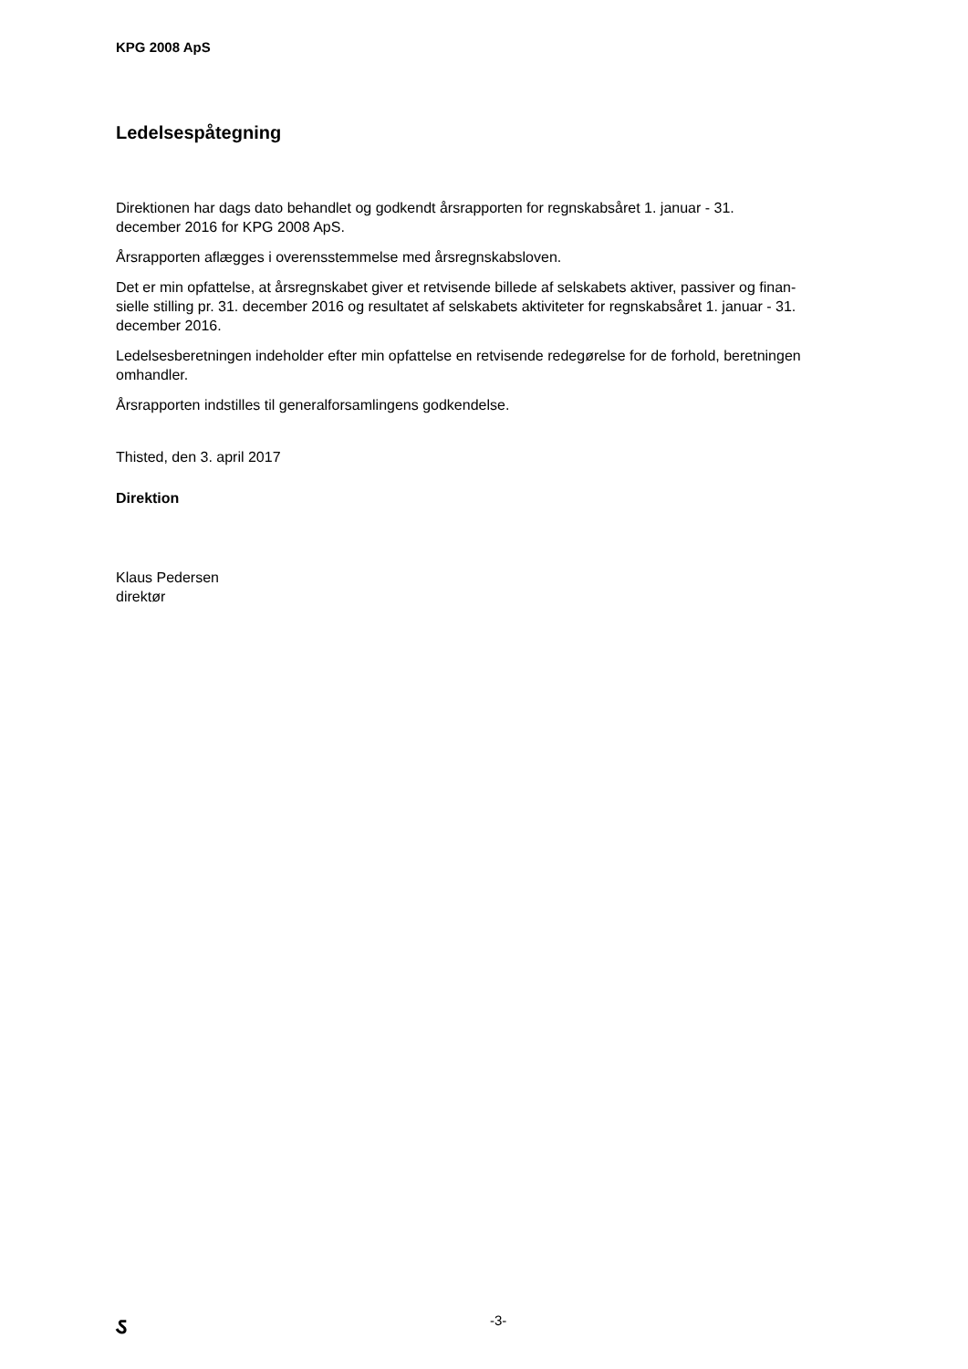KPG 2008 ApS
Ledelsespåtegning
Direktionen har dags dato behandlet og godkendt årsrapporten for regnskabsåret 1. januar - 31.
december 2016 for KPG 2008 ApS.
Årsrapporten aflægges i overensstemmelse med årsregnskabsloven.
Det er min opfattelse, at årsregnskabet giver et retvisende billede af selskabets aktiver, passiver og finan-
sielle stilling pr. 31. december 2016 og resultatet af selskabets aktiviteter for regnskabsåret 1. januar - 31.
december 2016.
Ledelsesberetningen indeholder efter min opfattelse en retvisende redegørelse for de forhold, beretningen
omhandler.
Årsrapporten indstilles til generalforsamlingens godkendelse.
Thisted, den 3. april 2017
Direktion
Klaus Pedersen
direktør
ઽ -3-